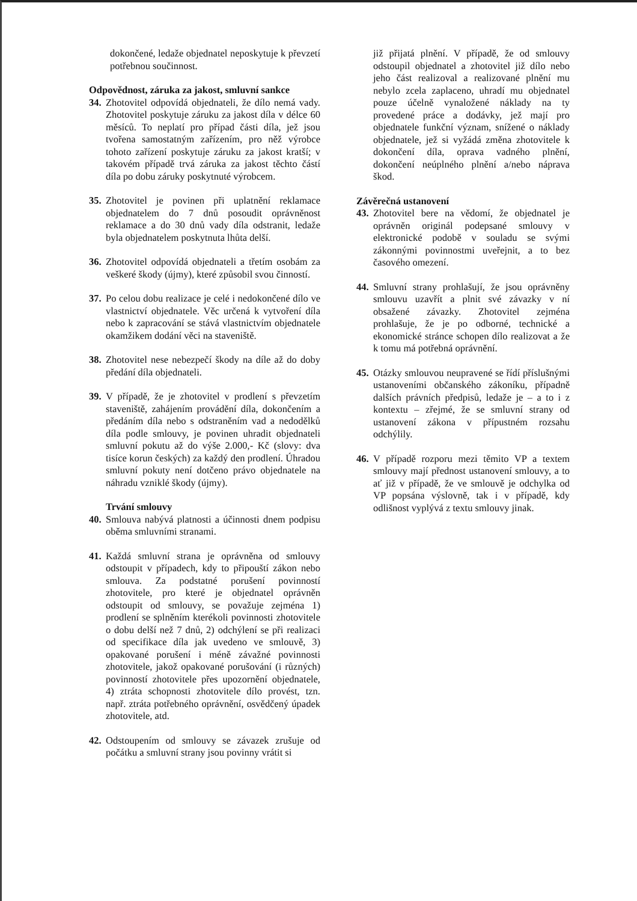dokončené, ledaže objednatel neposkytuje k převzetí potřebnou součinnost.
Odpovědnost, záruka za jakost, smluvní sankce
34.
Zhotovitel odpovídá objednateli, že dílo nemá vady. Zhotovitel poskytuje záruku za jakost díla v délce 60 měsíců. To neplatí pro případ části díla, jež jsou tvořena samostatným zařízením, pro něž výrobce tohoto zařízení poskytuje záruku za jakost kratší; v takovém případě trvá záruka za jakost těchto částí díla po dobu záruky poskytnuté výrobcem.
35.
Zhotovitel je povinen při uplatnění reklamace objednatelem do 7 dnů posoudit oprávněnost reklamace a do 30 dnů vady díla odstranit, ledaže byla objednatelem poskytnuta lhůta delší.
36.
Zhotovitel odpovídá objednateli a třetím osobám za veškeré škody (újmy), které způsobil svou činností.
37.
Po celou dobu realizace je celé i nedokončené dílo ve vlastnictví objednatele. Věc určená k vytvoření díla nebo k zapracování se stává vlastnictvím objednatele okamžikem dodání věci na staveniště.
38.
Zhotovitel nese nebezpečí škody na díle až do doby předání díla objednateli.
39.
V případě, že je zhotovitel v prodlení s převzetím staveniště, zahájením provádění díla, dokončením a předáním díla nebo s odstraněním vad a nedodělků díla podle smlouvy, je povinen uhradit objednateli smluvní pokutu až do výše 2.000,- Kč (slovy: dva tisíce korun českých) za každý den prodlení. Úhradou smluvní pokuty není dotčeno právo objednatele na náhradu vzniklé škody (újmy).
Trvání smlouvy
40.
Smlouva nabývá platnosti a účinnosti dnem podpisu oběma smluvními stranami.
41.
Každá smluvní strana je oprávněna od smlouvy odstoupit v případech, kdy to připouští zákon nebo smlouva. Za podstatné porušení povinností zhotovitele, pro které je objednatel oprávněn odstoupit od smlouvy, se považuje zejména 1) prodlení se splněním kterékoli povinnosti zhotovitele o dobu delší než 7 dnů, 2) odchýlení se při realizaci od specifikace díla jak uvedeno ve smlouvě, 3) opakované porušení i méně závažné povinnosti zhotovitele, jakož opakované porušování (i různých) povinností zhotovitele přes upozornění objednatele, 4) ztráta schopnosti zhotovitele dílo provést, tzn. např. ztráta potřebného oprávnění, osvědčený úpadek zhotovitele, atd.
42.
Odstoupením od smlouvy se závazek zrušuje od počátku a smluvní strany jsou povinny vrátit si
již přijatá plnění. V případě, že od smlouvy odstoupil objednatel a zhotovitel již dílo nebo jeho část realizoval a realizované plnění mu nebylo zcela zaplaceno, uhradí mu objednatel pouze účelně vynaložené náklady na ty provedené práce a dodávky, jež mají pro objednatele funkční význam, snížené o náklady objednatele, jež si vyžádá změna zhotovitele k dokončení díla, oprava vadného plnění, dokončení neúplného plnění a/nebo náprava škod.
Závěrečná ustanovení
43.
Zhotovitel bere na vědomí, že objednatel je oprávněn originál podepsané smlouvy v elektronické podobě v souladu se svými zákonnými povinnostmi uveřejnit, a to bez časového omezení.
44.
Smluvní strany prohlašují, že jsou oprávněny smlouvu uzavřít a plnit své závazky v ní obsažené závazky. Zhotovitel zejména prohlašuje, že je po odborné, technické a ekonomické stránce schopen dílo realizovat a že k tomu má potřebná oprávnění.
45.
Otázky smlouvou neupravené se řídí příslušnými ustanoveními občanského zákoníku, případně dalších právních předpisů, ledaže je – a to i z kontextu – zřejmé, že se smluvní strany od ustanovení zákona v přípustném rozsahu odchýlily.
46.
V případě rozporu mezi těmito VP a textem smlouvy mají přednost ustanovení smlouvy, a to ať již v případě, že ve smlouvě je odchylka od VP popsána výslovně, tak i v případě, kdy odlišnost vyplývá z textu smlouvy jinak.